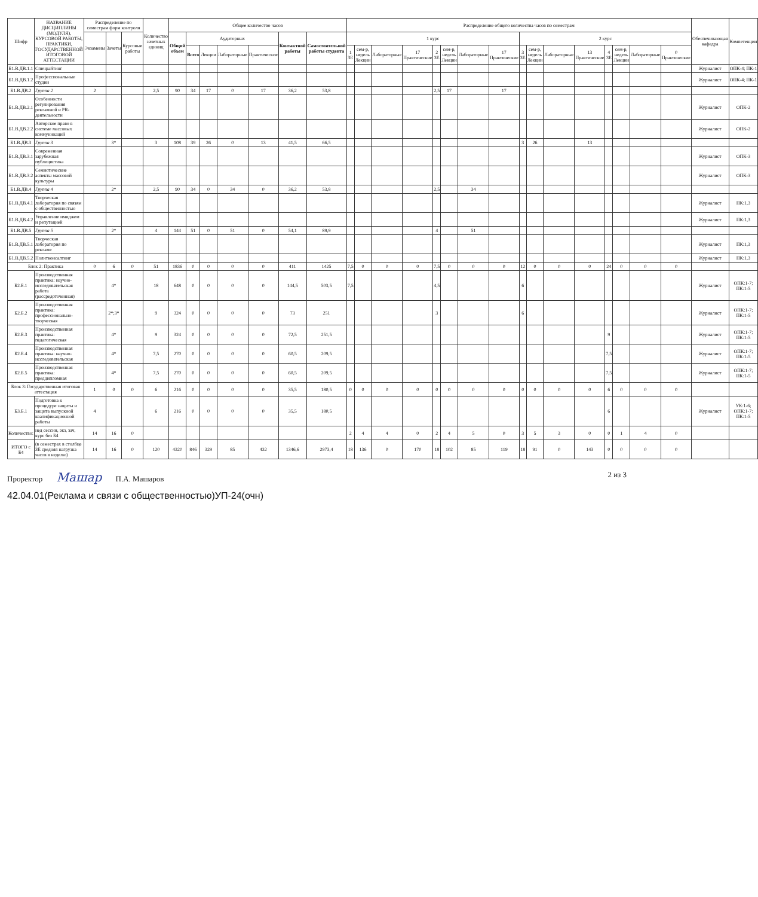| Шифр | НАЗВАНИЕ ДИСЦИПЛИНЫ (МОДУЛЯ), КУРСОВОЙ РАБОТЫ, ПРАКТИКИ, ГОСУДАРСТВЕННОЙ ИТОГОВОЙ АТТЕСТАЦИИ | Распределение по семестрам форм контроля | | | Количество зачетных единиц | Общее количество часов | | | | | | | Распределение общего количества часов по семестрам | | | | | | | | | | | | | | | | Обеспечивающая кафедра | Компетенции |
| --- | --- | --- | --- | --- | --- | --- | --- | --- | --- | --- | --- | --- | --- | --- | --- | --- | --- | --- | --- | --- | --- | --- | --- | --- | --- | --- | --- | --- | --- | --- |
| | | Экзамены | Зачеты | Курсовые работы | | Общий объем | Аудиторных | | | | Контактной работы | Самостоятельной работы студента | 1 курс | | | | | | | | 2 курс | | | | | | | | | |
| | | | | | | | Всего | Лекции | Лабораторные | Практические | | | 1 ЗЕ | сем-р, недель Лекции | Лабораторные | 17 Практические | 2 ЗЕ | сем-р, недель Лекции | Лабораторные | 17 Практические | 3 ЗЕ | сем-р, недель Лекции | Лабораторные | 13 Практические | 4 ЗЕ | сем-р, недель Лекции | Лабораторные | 0 Практические | | |
| Б1.В.ДВ.1.1 | Спичрайтинг | | | | | | | | | | | | | | | | | | | | | | | | | | | | Журналист | ОПК-4; ПК-1 |
| Б1.В.ДВ.1.2 | Профессиональные студии | | | | | | | | | | | | | | | | | | | | | | | | | | | | Журналист | ОПК-4; ПК-1 |
| Б1.В.ДВ.2 | Группа 2 | 2 | | | 2,5 | 90 | 34 | 17 | 0 | 17 | 36,2 | 53,8 | | | | | 2,5 | 17 | | 17 | | | | | | | | | | |
| Б1.В.ДВ.2.1 | Особенности регулирования рекламной и PR-деятельности | | | | | | | | | | | | | | | | | | | | | | | | | | | | Журналист | ОПК-2 |
| Б1.В.ДВ.2.2 | Авторское право в системе массовых коммуникаций | | | | | | | | | | | | | | | | | | | | | | | | | | | | Журналист | ОПК-2 |
| Б1.В.ДВ.3 | Группа 3 | | 3* | | 3 | 108 | 39 | 26 | 0 | 13 | 41,5 | 66,5 | | | | | | | | | 3 | 26 | | 13 | | | | | | |
| Б1.В.ДВ.3.1 | Современная зарубежная публицистика | | | | | | | | | | | | | | | | | | | | | | | | | | | | Журналист | ОПК-3 |
| Б1.В.ДВ.3.2 | Семиотические аспекты массовой культуры | | | | | | | | | | | | | | | | | | | | | | | | | | | | Журналист | ОПК-3 |
| Б1.В.ДВ.4 | Группа 4 | | 2* | | 2,5 | 90 | 34 | 0 | 34 | 0 | 36,2 | 53,8 | | | | | 2,5 | | 34 | | | | | | | | | | | |
| Б1.В.ДВ.4.1 | Творческая лаборатория по связям с общественностью | | | | | | | | | | | | | | | | | | | | | | | | | | | | Журналист | ПК:1,3 |
| Б1.В.ДВ.4.2 | Управление имиджем и репутацией | | | | | | | | | | | | | | | | | | | | | | | | | | | | Журналист | ПК:1,3 |
| Б1.В.ДВ.5 | Группа 5 | | 2* | | 4 | 144 | 51 | 0 | 51 | 0 | 54,1 | 89,9 | | | | | 4 | | 51 | | | | | | | | | | | |
| Б1.В.ДВ.5.1 | Творческая лаборатория по рекламе | | | | | | | | | | | | | | | | | | | | | | | | | | | | Журналист | ПК:1,3 |
| Б1.В.ДВ.5.2 | Политконсалтинг | | | | | | | | | | | | | | | | | | | | | | | | | | | | Журналист | ПК:1,3 |
| Блок 2: Практика | | 0 | 6 | 0 | 51 | 1836 | 0 | 0 | 0 | 0 | 411 | 1425 | 7,5 | 0 | 0 | 0 | 7,5 | 0 | 0 | 0 | 12 | 0 | 0 | 0 | 24 | 0 | 0 | 0 | | |
| Б2.Б.1 | Производственная практика: научно-исследовательская работа (рассредоточенная) | | 4* | | 18 | 648 | 0 | 0 | 0 | 0 | 144,5 | 503,5 | 7,5 | | | | 4,5 | | | | 6 | | | | | | | | Журналист | ОПК:1-7; ПК:1-5 |
| Б2.Б.2 | Производственная практика: профессионально-творческая | | 2*;3* | | 9 | 324 | 0 | 0 | 0 | 0 | 73 | 251 | | | | | 3 | | | | 6 | | | | | | | | Журналист | ОПК:1-7; ПК:1-5 |
| Б2.Б.3 | Производственная практика: педагогическая | | 4* | | 9 | 324 | 0 | 0 | 0 | 0 | 72,5 | 251,5 | | | | | | | | | | | | | 9 | | | | Журналист | ОПК:1-7; ПК:1-5 |
| Б2.Б.4 | Производственная практика: научно-исследовательская | | 4* | | 7,5 | 270 | 0 | 0 | 0 | 0 | 60,5 | 209,5 | | | | | | | | | | | | | 7,5 | | | | Журналист | ОПК:1-7; ПК:1-5 |
| Б2.Б.5 | Производственная практика: преддипломная | | 4* | | 7,5 | 270 | 0 | 0 | 0 | 0 | 60,5 | 209,5 | | | | | | | | | | | | | 7,5 | | | | Журналист | ОПК:1-7; ПК:1-5 |
| Блок 3: Государственная итоговая аттестация | | 1 | 0 | 0 | 6 | 216 | 0 | 0 | 0 | 0 | 35,5 | 180,5 | 0 | 0 | 0 | 0 | 0 | 0 | 0 | 0 | 0 | 0 | 0 | 0 | 6 | 0 | 0 | 0 | | |
| Б3.Б.1 | Подготовка к процедуре защиты и защита выпускной квалификационной работы | 4 | | | 6 | 216 | 0 | 0 | 0 | 0 | 35,5 | 180,5 | | | | | | | | | | | | | 6 | | | | Журналист | УК:1-6; ОПК:1-7; ПК:1-5 |
| Количество: | нед сессии, экз, зач, курс без Б4 | 14 | 16 | 0 | | | | | | | | | 2 | 4 | 4 | 0 | 2 | 4 | 5 | 0 | 3 | 5 | 3 | 0 | 0 | 1 | 4 | 0 | | |
| ИТОГО с Б4 | (в семестрах в столбце ЗЕ средняя нагрузка часов в неделю) | 14 | 16 | 0 | 120 | 4320 | 846 | 329 | 85 | 432 | 1346,6 | 2973,4 | 18 | 136 | 0 | 170 | 18 | 102 | 85 | 119 | 18 | 91 | 0 | 143 | 0 | 0 | 0 | 0 | | |
Проректор Машар П.А. Машаров 2 из 3
42.04.01(Реклама и связи с общественностью)УП-24(очн)